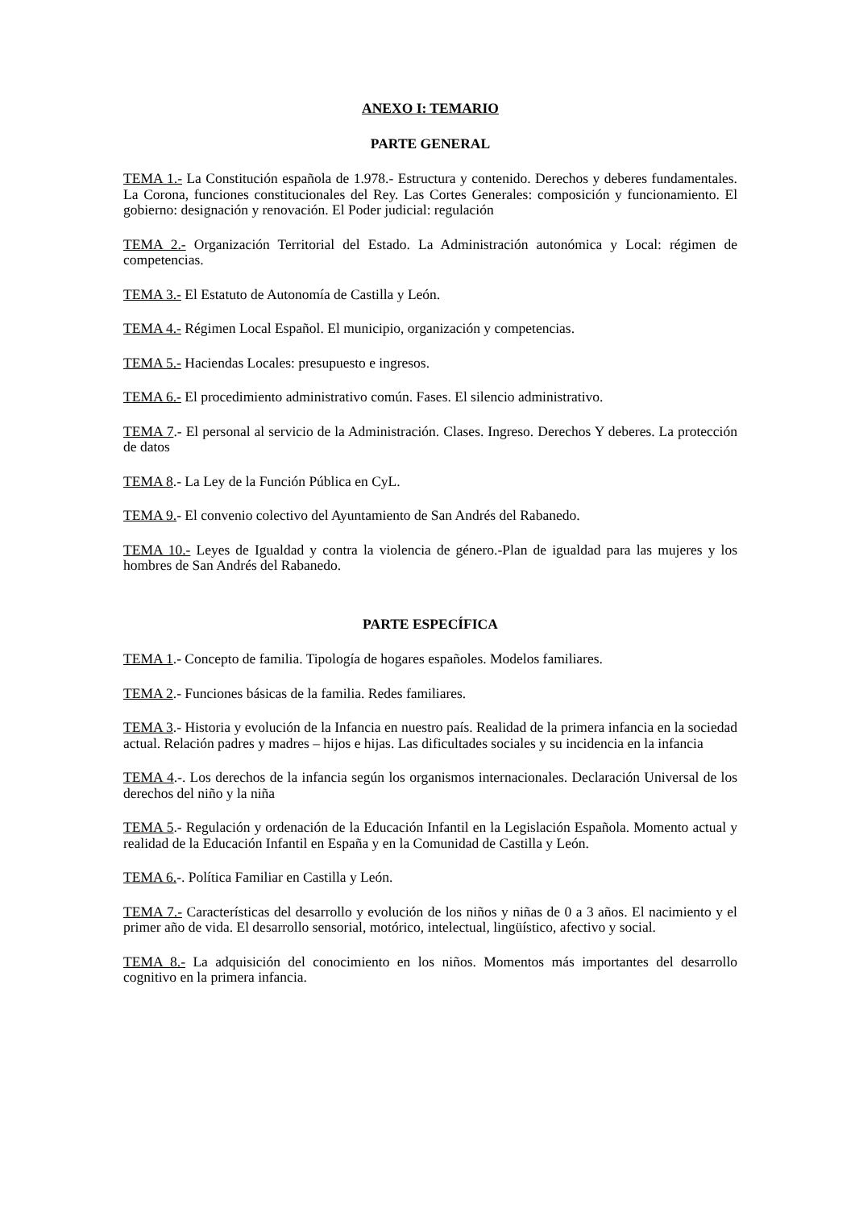ANEXO I: TEMARIO
PARTE GENERAL
TEMA 1.- La Constitución española de 1.978.- Estructura y contenido. Derechos y deberes fundamentales. La Corona, funciones constitucionales del Rey. Las Cortes Generales: composición y funcionamiento. El gobierno: designación y renovación. El Poder judicial: regulación
TEMA 2.- Organización Territorial del Estado. La Administración autonómica y Local: régimen de competencias.
TEMA 3.- El Estatuto de Autonomía de Castilla y León.
TEMA 4.- Régimen Local Español. El municipio, organización y competencias.
TEMA 5.- Haciendas Locales: presupuesto e ingresos.
TEMA 6.- El procedimiento administrativo común. Fases. El silencio administrativo.
TEMA 7.- El personal al servicio de la Administración. Clases. Ingreso. Derechos Y deberes. La protección de datos
TEMA 8.- La Ley de la Función Pública en CyL.
TEMA 9.- El convenio colectivo del Ayuntamiento de San Andrés del Rabanedo.
TEMA 10.- Leyes de Igualdad y contra la violencia de género.-Plan de igualdad para las mujeres y los hombres de San Andrés del Rabanedo.
PARTE ESPECÍFICA
TEMA 1.- Concepto de familia. Tipología de hogares españoles. Modelos familiares.
TEMA 2.- Funciones básicas de la familia. Redes familiares.
TEMA 3.- Historia y evolución de la Infancia en nuestro país. Realidad de la primera infancia en la sociedad actual. Relación padres y madres – hijos e hijas. Las dificultades sociales y su incidencia en la infancia
TEMA 4.-. Los derechos de la infancia según los organismos internacionales. Declaración Universal de los derechos del niño y la niña
TEMA 5.- Regulación y ordenación de la Educación Infantil en la Legislación Española. Momento actual y realidad de la Educación Infantil en España y en la Comunidad de Castilla y León.
TEMA 6.-. Política Familiar en Castilla y León.
TEMA 7.- Características del desarrollo y evolución de los niños y niñas de 0 a 3 años. El nacimiento y el primer año de vida. El desarrollo sensorial, motórico, intelectual, lingüístico, afectivo y social.
TEMA 8.- La adquisición del conocimiento en los niños. Momentos más importantes del desarrollo cognitivo en la primera infancia.